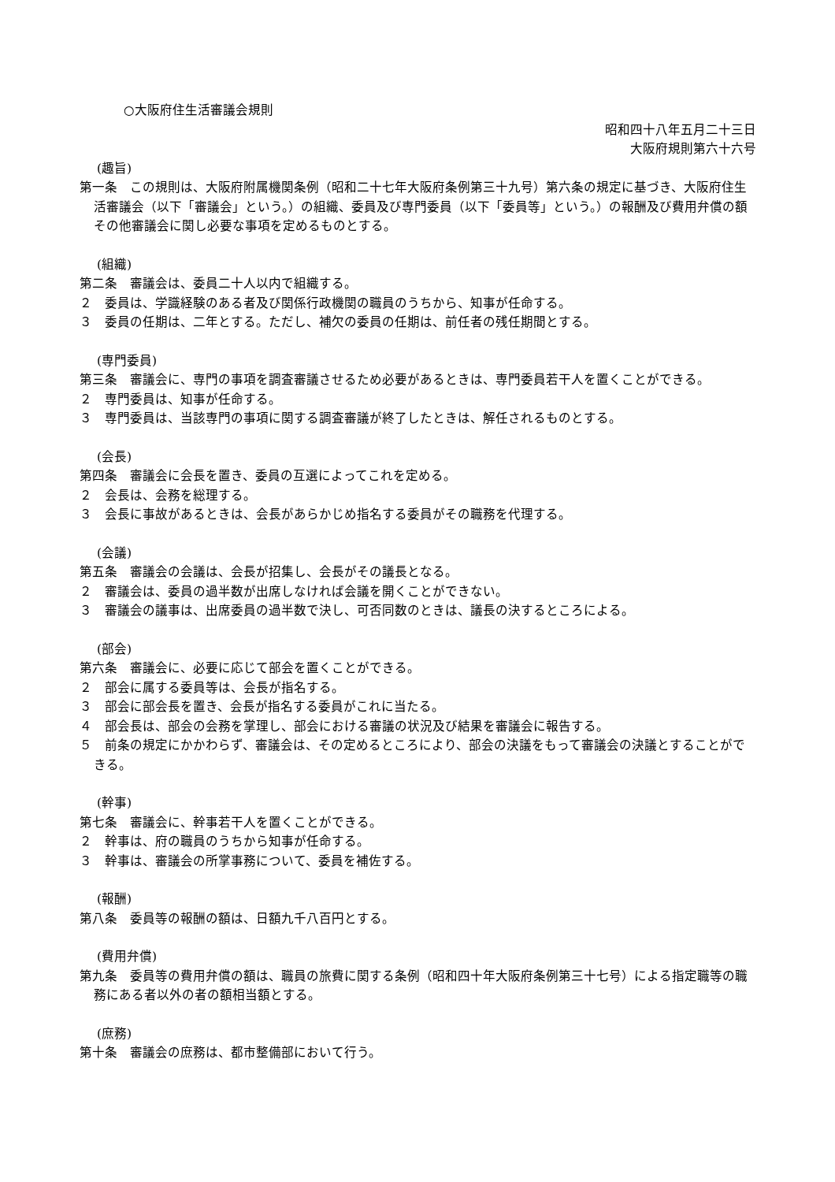○大阪府住生活審議会規則
昭和四十八年五月二十三日
大阪府規則第六十六号
(趣旨)
第一条　この規則は、大阪府附属機関条例（昭和二十七年大阪府条例第三十九号）第六条の規定に基づき、大阪府住生活審議会（以下「審議会」という。）の組織、委員及び専門委員（以下「委員等」という。）の報酬及び費用弁償の額その他審議会に関し必要な事項を定めるものとする。
(組織)
第二条　審議会は、委員二十人以内で組織する。
２　委員は、学識経験のある者及び関係行政機関の職員のうちから、知事が任命する。
３　委員の任期は、二年とする。ただし、補欠の委員の任期は、前任者の残任期間とする。
(専門委員)
第三条　審議会に、専門の事項を調査審議させるため必要があるときは、専門委員若干人を置くことができる。
２　専門委員は、知事が任命する。
３　専門委員は、当該専門の事項に関する調査審議が終了したときは、解任されるものとする。
(会長)
第四条　審議会に会長を置き、委員の互選によってこれを定める。
２　会長は、会務を総理する。
３　会長に事故があるときは、会長があらかじめ指名する委員がその職務を代理する。
(会議)
第五条　審議会の会議は、会長が招集し、会長がその議長となる。
２　審議会は、委員の過半数が出席しなければ会議を開くことができない。
３　審議会の議事は、出席委員の過半数で決し、可否同数のときは、議長の決するところによる。
(部会)
第六条　審議会に、必要に応じて部会を置くことができる。
２　部会に属する委員等は、会長が指名する。
３　部会に部会長を置き、会長が指名する委員がこれに当たる。
４　部会長は、部会の会務を掌理し、部会における審議の状況及び結果を審議会に報告する。
５　前条の規定にかかわらず、審議会は、その定めるところにより、部会の決議をもって審議会の決議とすることができる。
(幹事)
第七条　審議会に、幹事若干人を置くことができる。
２　幹事は、府の職員のうちから知事が任命する。
３　幹事は、審議会の所掌事務について、委員を補佐する。
(報酬)
第八条　委員等の報酬の額は、日額九千八百円とする。
(費用弁償)
第九条　委員等の費用弁償の額は、職員の旅費に関する条例（昭和四十年大阪府条例第三十七号）による指定職等の職務にある者以外の者の額相当額とする。
(庶務)
第十条　審議会の庶務は、都市整備部において行う。